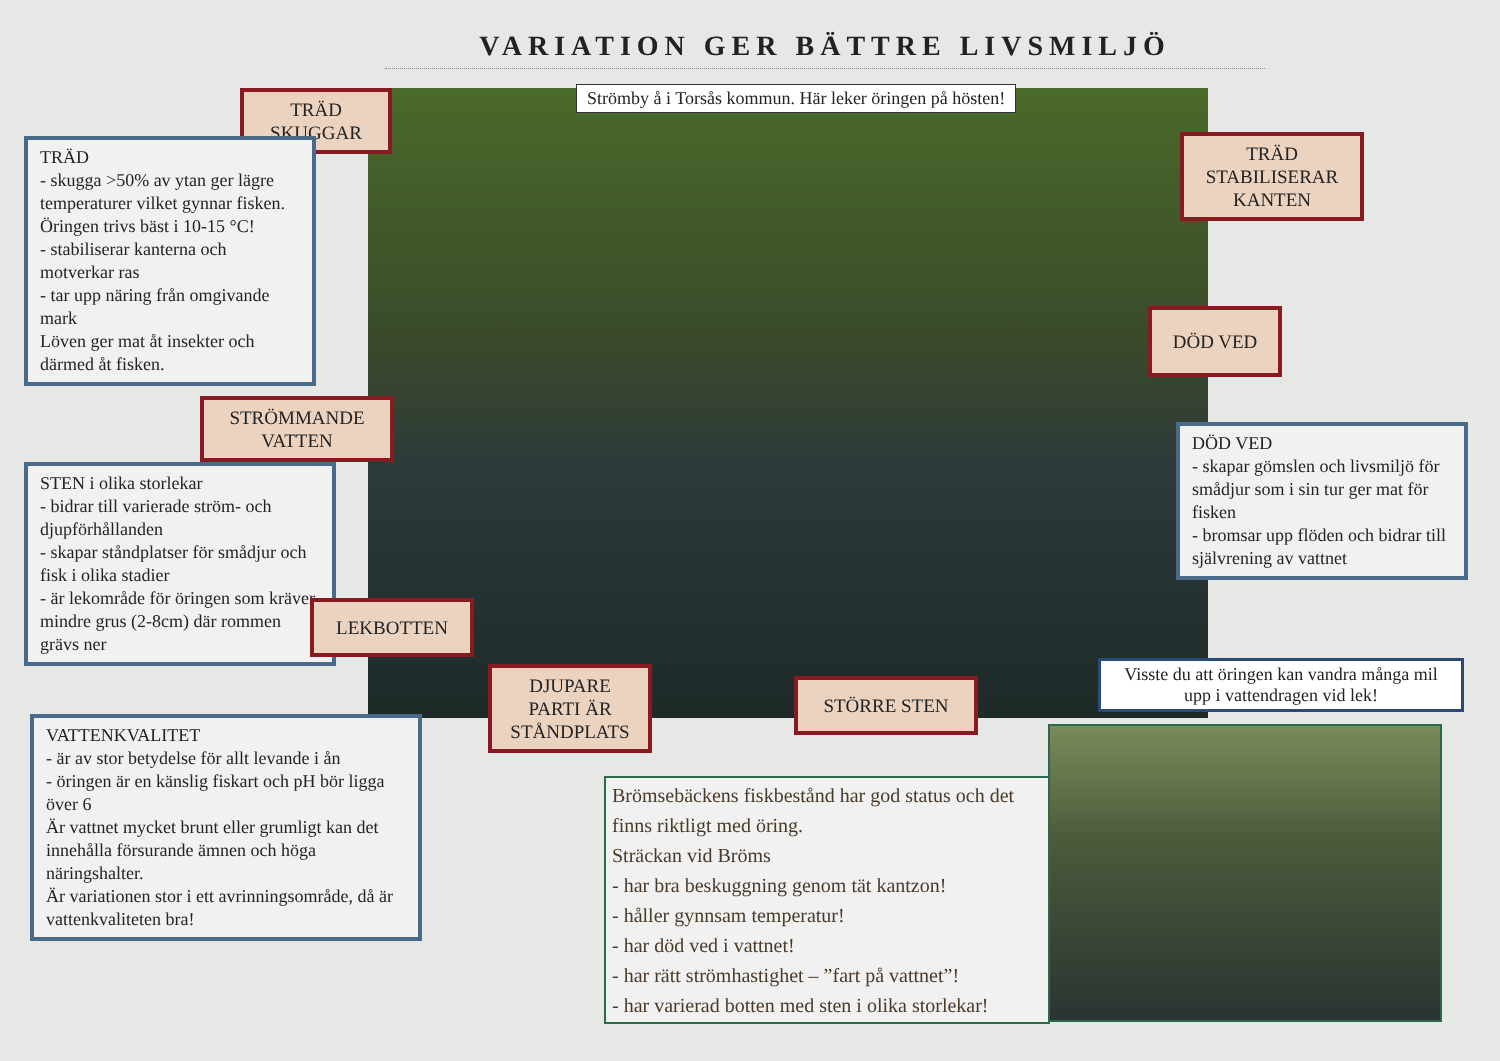VARIATION GER BÄTTRE LIVSMILJÖ
Strömby å i Torsås kommun. Här leker öringen på hösten!
TRÄD
SKUGGAR
TRÄD
- skugga >50% av ytan ger lägre temperaturer vilket gynnar fisken. Öringen trivs bäst i 10-15 °C!
- stabiliserar kanterna och motverkar ras
- tar upp näring från omgivande mark
Löven ger mat åt insekter och därmed åt fisken.
TRÄD
STABILISERAR
KANTEN
DÖD VED
STRÖMMANDE
VATTEN
DÖD VED
- skapar gömslen och livsmiljö för smådjur som i sin tur ger mat för fisken
- bromsar upp flöden och bidrar till självrening av vattnet
STEN i olika storlekar
- bidrar till varierade ström- och djupförhållanden
- skapar ståndplatser för smådjur och fisk i olika stadier
- är lekområde för öringen som kräver mindre grus (2-8cm) där rommen grävs ner
LEKBOTTEN
DJUPARE
PARTI ÄR
STÅNDPLATS
STÖRRE STEN
Visste du att öringen kan vandra många mil upp i vattendragen vid lek!
VATTENKVALITET
- är av stor betydelse för allt levande i ån
- öringen är en känslig fiskart och pH bör ligga över 6
Är vattnet mycket brunt eller grumligt kan det innehålla försurande ämnen och höga näringshalter.
Är variationen stor i ett avrinningsområde, då är vattenkvaliteten bra!
Brömsebäckens fiskbestånd har god status och det finns riktligt med öring.
Sträckan vid Bröms
- har bra beskuggning genom tät kantzon!
- håller gynnsam temperatur!
- har död ved i vattnet!
- har rätt strömhastighet – ”fart på vattnet”!
- har varierad botten med sten i olika storlekar!